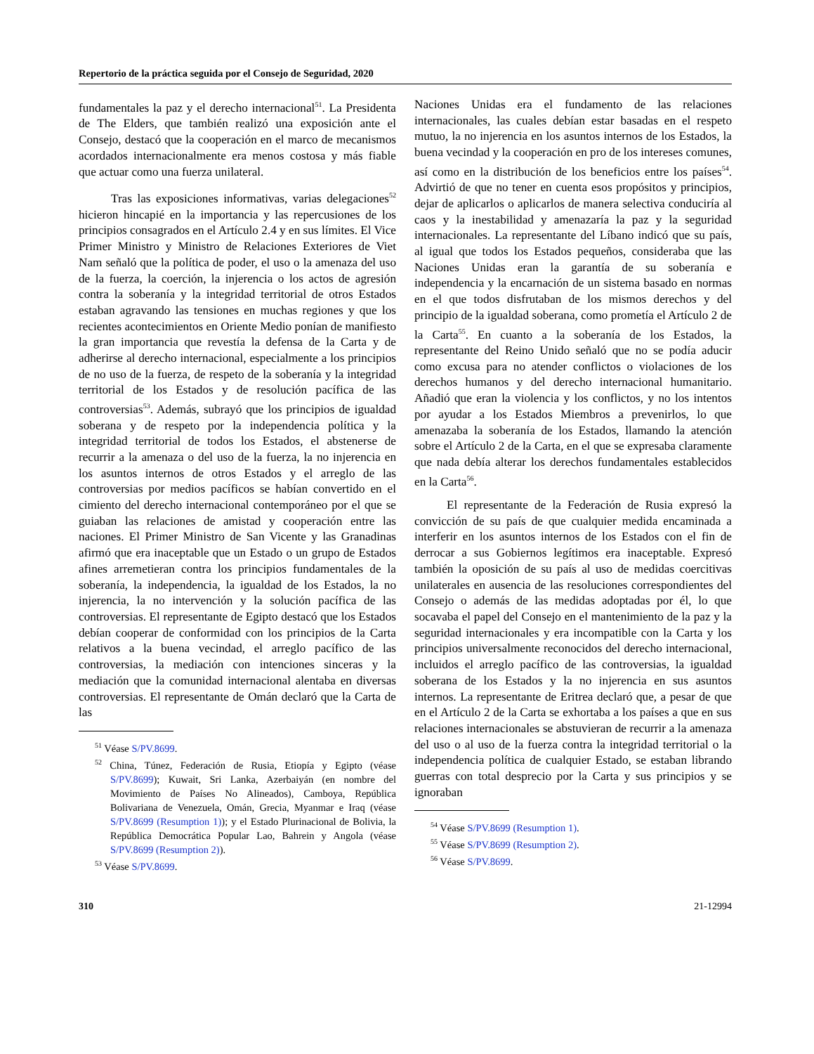Repertorio de la práctica seguida por el Consejo de Seguridad, 2020
fundamentales la paz y el derecho internacional<sup>51</sup>. La Presidenta de The Elders, que también realizó una exposición ante el Consejo, destacó que la cooperación en el marco de mecanismos acordados internacionalmente era menos costosa y más fiable que actuar como una fuerza unilateral.
Tras las exposiciones informativas, varias delegaciones<sup>52</sup> hicieron hincapié en la importancia y las repercusiones de los principios consagrados en el Artículo 2.4 y en sus límites. El Vice Primer Ministro y Ministro de Relaciones Exteriores de Viet Nam señaló que la política de poder, el uso o la amenaza del uso de la fuerza, la coerción, la injerencia o los actos de agresión contra la soberanía y la integridad territorial de otros Estados estaban agravando las tensiones en muchas regiones y que los recientes acontecimientos en Oriente Medio ponían de manifiesto la gran importancia que revestía la defensa de la Carta y de adherirse al derecho internacional, especialmente a los principios de no uso de la fuerza, de respeto de la soberanía y la integridad territorial de los Estados y de resolución pacífica de las controversias<sup>53</sup>. Además, subrayó que los principios de igualdad soberana y de respeto por la independencia política y la integridad territorial de todos los Estados, el abstenerse de recurrir a la amenaza o del uso de la fuerza, la no injerencia en los asuntos internos de otros Estados y el arreglo de las controversias por medios pacíficos se habían convertido en el cimiento del derecho internacional contemporáneo por el que se guiaban las relaciones de amistad y cooperación entre las naciones. El Primer Ministro de San Vicente y las Granadinas afirmó que era inaceptable que un Estado o un grupo de Estados afines arremetieran contra los principios fundamentales de la soberanía, la independencia, la igualdad de los Estados, la no injerencia, la no intervención y la solución pacífica de las controversias. El representante de Egipto destacó que los Estados debían cooperar de conformidad con los principios de la Carta relativos a la buena vecindad, el arreglo pacífico de las controversias, la mediación con intenciones sinceras y la mediación que la comunidad internacional alentaba en diversas controversias. El representante de Omán declaró que la Carta de las
<sup>51</sup> Véase S/PV.8699.
<sup>52</sup> China, Túnez, Federación de Rusia, Etiopía y Egipto (véase S/PV.8699); Kuwait, Sri Lanka, Azerbaiyán (en nombre del Movimiento de Países No Alineados), Camboya, República Bolivariana de Venezuela, Omán, Grecia, Myanmar e Iraq (véase S/PV.8699 (Resumption 1)); y el Estado Plurinacional de Bolivia, la República Democrática Popular Lao, Bahrein y Angola (véase S/PV.8699 (Resumption 2)).
<sup>53</sup> Véase S/PV.8699.
Naciones Unidas era el fundamento de las relaciones internacionales, las cuales debían estar basadas en el respeto mutuo, la no injerencia en los asuntos internos de los Estados, la buena vecindad y la cooperación en pro de los intereses comunes, así como en la distribución de los beneficios entre los países<sup>54</sup>. Advirtió de que no tener en cuenta esos propósitos y principios, dejar de aplicarlos o aplicarlos de manera selectiva conduciría al caos y la inestabilidad y amenazaría la paz y la seguridad internacionales. La representante del Líbano indicó que su país, al igual que todos los Estados pequeños, consideraba que las Naciones Unidas eran la garantía de su soberanía e independencia y la encarnación de un sistema basado en normas en el que todos disfrutaban de los mismos derechos y del principio de la igualdad soberana, como prometía el Artículo 2 de la Carta<sup>55</sup>. En cuanto a la soberanía de los Estados, la representante del Reino Unido señaló que no se podía aducir como excusa para no atender conflictos o violaciones de los derechos humanos y del derecho internacional humanitario. Añadió que eran la violencia y los conflictos, y no los intentos por ayudar a los Estados Miembros a prevenirlos, lo que amenazaba la soberanía de los Estados, llamando la atención sobre el Artículo 2 de la Carta, en el que se expresaba claramente que nada debía alterar los derechos fundamentales establecidos en la Carta<sup>56</sup>.
El representante de la Federación de Rusia expresó la convicción de su país de que cualquier medida encaminada a interferir en los asuntos internos de los Estados con el fin de derrocar a sus Gobiernos legítimos era inaceptable. Expresó también la oposición de su país al uso de medidas coercitivas unilaterales en ausencia de las resoluciones correspondientes del Consejo o además de las medidas adoptadas por él, lo que socavaba el papel del Consejo en el mantenimiento de la paz y la seguridad internacionales y era incompatible con la Carta y los principios universalmente reconocidos del derecho internacional, incluidos el arreglo pacífico de las controversias, la igualdad soberana de los Estados y la no injerencia en sus asuntos internos. La representante de Eritrea declaró que, a pesar de que en el Artículo 2 de la Carta se exhortaba a los países a que en sus relaciones internacionales se abstuvieran de recurrir a la amenaza del uso o al uso de la fuerza contra la integridad territorial o la independencia política de cualquier Estado, se estaban librando guerras con total desprecio por la Carta y sus principios y se ignoraban
<sup>54</sup> Véase S/PV.8699 (Resumption 1).
<sup>55</sup> Véase S/PV.8699 (Resumption 2).
<sup>56</sup> Véase S/PV.8699.
310 21-12994